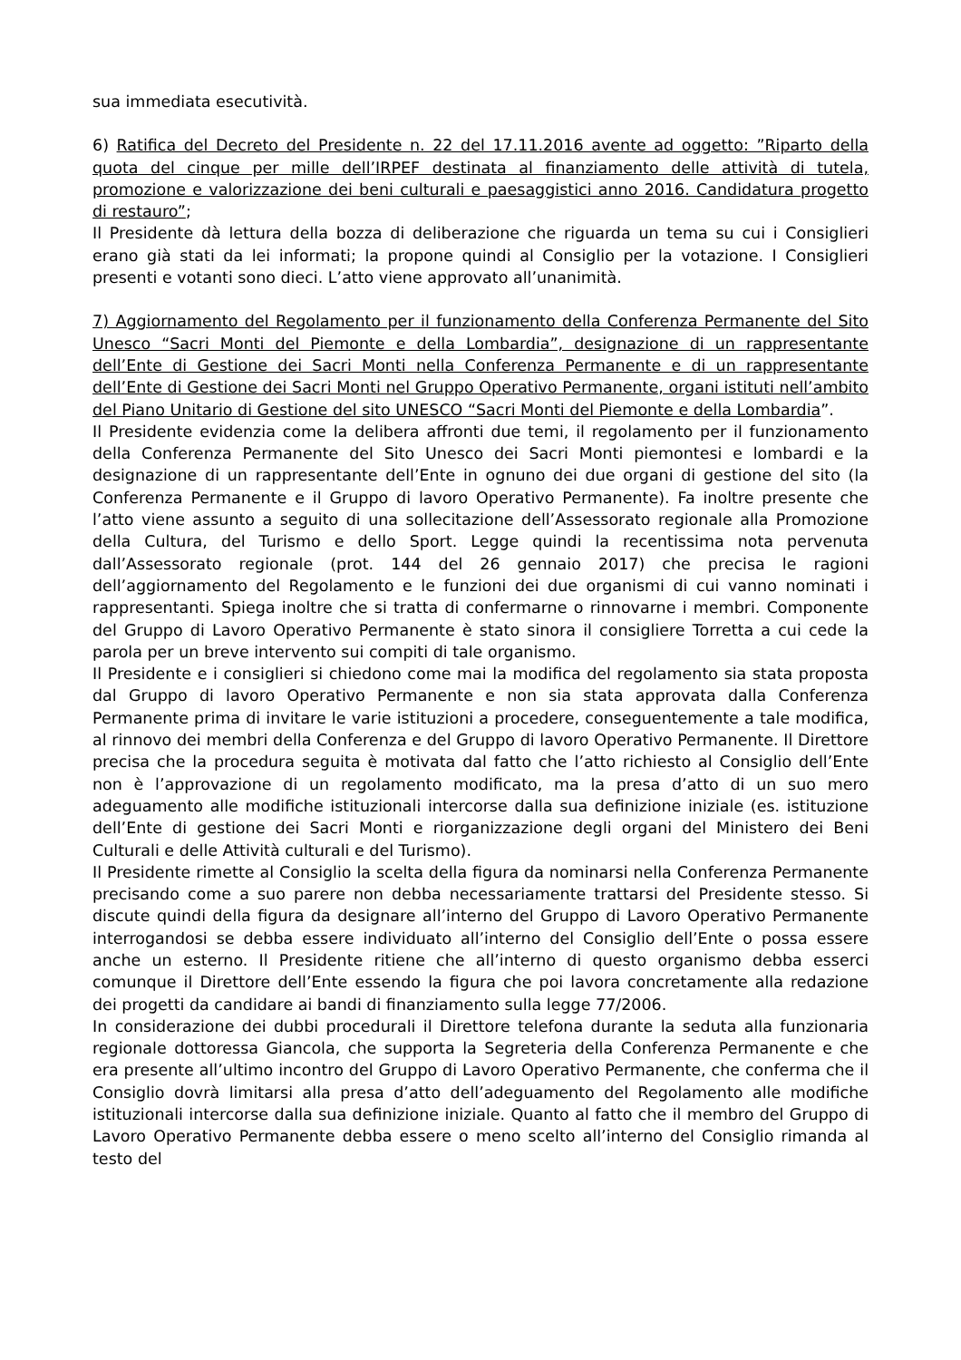sua immediata esecutività.
6) Ratifica del Decreto del Presidente n. 22 del 17.11.2016 avente ad oggetto: ”Riparto della quota del cinque per mille dell’IRPEF destinata al finanziamento delle attività di tutela, promozione e valorizzazione dei beni culturali e paesaggistici anno 2016. Candidatura progetto di restauro”;
Il Presidente dà lettura della bozza di deliberazione che riguarda un tema su cui i Consiglieri erano già stati da lei informati; la propone quindi al Consiglio per la votazione. I Consiglieri presenti e votanti sono dieci. L’atto viene approvato all’unanimità.
7) Aggiornamento del Regolamento per il funzionamento della Conferenza Permanente del Sito Unesco “Sacri Monti del Piemonte e della Lombardia”, designazione di un rappresentante dell’Ente di Gestione dei Sacri Monti nella Conferenza Permanente e di un rappresentante dell’Ente di Gestione dei Sacri Monti nel Gruppo Operativo Permanente, organi istituti nell’ambito del Piano Unitario di Gestione del sito UNESCO “Sacri Monti del Piemonte e della Lombardia”.
Il Presidente evidenzia come la delibera affronti due temi, il regolamento per il funzionamento della Conferenza Permanente del Sito Unesco dei Sacri Monti piemontesi e lombardi e la designazione di un rappresentante dell’Ente in ognuno dei due organi di gestione del sito (la Conferenza Permanente e il Gruppo di lavoro Operativo Permanente). Fa inoltre presente che l’atto viene assunto a seguito di una sollecitazione dell’Assessorato regionale alla Promozione della Cultura, del Turismo e dello Sport. Legge quindi la recentissima nota pervenuta dall’Assessorato regionale (prot. 144 del 26 gennaio 2017) che precisa le ragioni dell’aggiornamento del Regolamento e le funzioni dei due organismi di cui vanno nominati i rappresentanti. Spiega inoltre che si tratta di confermarne o rinnovarne i membri. Componente del Gruppo di Lavoro Operativo Permanente è stato sinora il consigliere Torretta a cui cede la parola per un breve intervento sui compiti di tale organismo.
Il Presidente e i consiglieri si chiedono come mai la modifica del regolamento sia stata proposta dal Gruppo di lavoro Operativo Permanente e non sia stata approvata dalla Conferenza Permanente prima di invitare le varie istituzioni a procedere, conseguentemente a tale modifica, al rinnovo dei membri della Conferenza e del Gruppo di lavoro Operativo Permanente. Il Direttore precisa che la procedura seguita è motivata dal fatto che l’atto richiesto al Consiglio dell’Ente non è l’approvazione di un regolamento modificato, ma la presa d’atto di un suo mero adeguamento alle modifiche istituzionali intercorse dalla sua definizione iniziale (es. istituzione dell’Ente di gestione dei Sacri Monti e riorganizzazione degli organi del Ministero dei Beni Culturali e delle Attività culturali e del Turismo).
Il Presidente rimette al Consiglio la scelta della figura da nominarsi nella Conferenza Permanente precisando come a suo parere non debba necessariamente trattarsi del Presidente stesso. Si discute quindi della figura da designare all’interno del Gruppo di Lavoro Operativo Permanente interrogandosi se debba essere individuato all’interno del Consiglio dell’Ente o possa essere anche un esterno. Il Presidente ritiene che all’interno di questo organismo debba esserci comunque il Direttore dell’Ente essendo la figura che poi lavora concretamente alla redazione dei progetti da candidare ai bandi di finanziamento sulla legge 77/2006.
In considerazione dei dubbi procedurali il Direttore telefona durante la seduta alla funzionaria regionale dottoressa Giancola, che supporta la Segreteria della Conferenza Permanente e che era presente all’ultimo incontro del Gruppo di Lavoro Operativo Permanente, che conferma che il Consiglio dovrà limitarsi alla presa d’atto dell’adeguamento del Regolamento alle modifiche istituzionali intercorse dalla sua definizione iniziale. Quanto al fatto che il membro del Gruppo di Lavoro Operativo Permanente debba essere o meno scelto all’interno del Consiglio rimanda al testo del